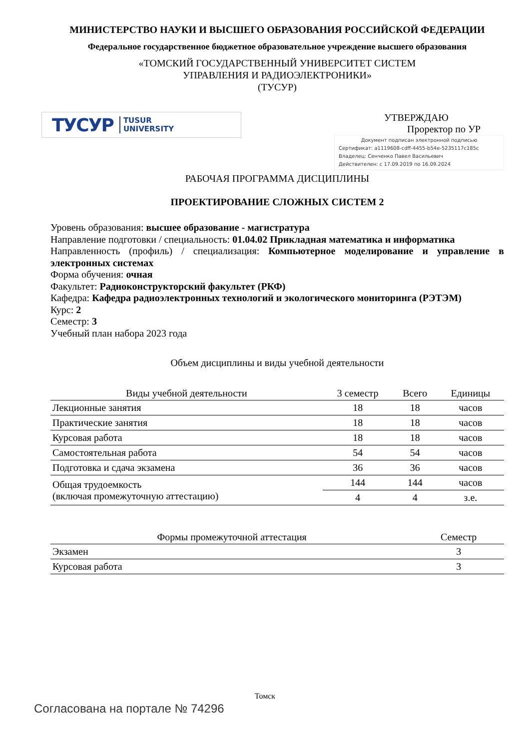МИНИСТЕРСТВО НАУКИ И ВЫСШЕГО ОБРАЗОВАНИЯ РОССИЙСКОЙ ФЕДЕРАЦИИ
Федеральное государственное бюджетное образовательное учреждение высшего образования
«ТОМСКИЙ ГОСУДАРСТВЕННЫЙ УНИВЕРСИТЕТ СИСТЕМ
УПРАВЛЕНИЯ И РАДИОЭЛЕКТРОНИКИ»
(ТУСУР)
ТУСУР TUSUR
UNIVERSITY
УТВЕРЖДАЮ
Проректор по УР
Документ подписан электронной подписью
Сертификат: a1119608-cdff-4455-b54e-5235117c185c
Владелец: Сенченко Павел Васильевич
Действителен: с 17.09.2019 по 16.09.2024
РАБОЧАЯ ПРОГРАММА ДИСЦИПЛИНЫ
ПРОЕКТИРОВАНИЕ СЛОЖНЫХ СИСТЕМ 2
Уровень образования: высшее образование - магистратура
Направление подготовки / специальность: 01.04.02 Прикладная математика и информатика
Направленность (профиль) / специализация: Компьютерное моделирование и управление в электронных системах
Форма обучения: очная
Факультет: Радиоконструкторский факультет (РКФ)
Кафедра: Кафедра радиоэлектронных технологий и экологического мониторинга (РЭТЭМ)
Курс: 2
Семестр: 3
Учебный план набора 2023 года
Объем дисциплины и виды учебной деятельности
| Виды учебной деятельности | 3 семестр | Всего | Единицы |
| --- | --- | --- | --- |
| Лекционные занятия | 18 | 18 | часов |
| Практические занятия | 18 | 18 | часов |
| Курсовая работа | 18 | 18 | часов |
| Самостоятельная работа | 54 | 54 | часов |
| Подготовка и сдача экзамена | 36 | 36 | часов |
| Общая трудоемкость (включая промежуточную аттестацию) | 144 | 144 | часов |
| | 4 | 4 | з.е. |
| Формы промежуточной аттестация | Семестр |
| --- | --- |
| Экзамен | 3 |
| Курсовая работа | 3 |
Томск
Согласована на портале № 74296